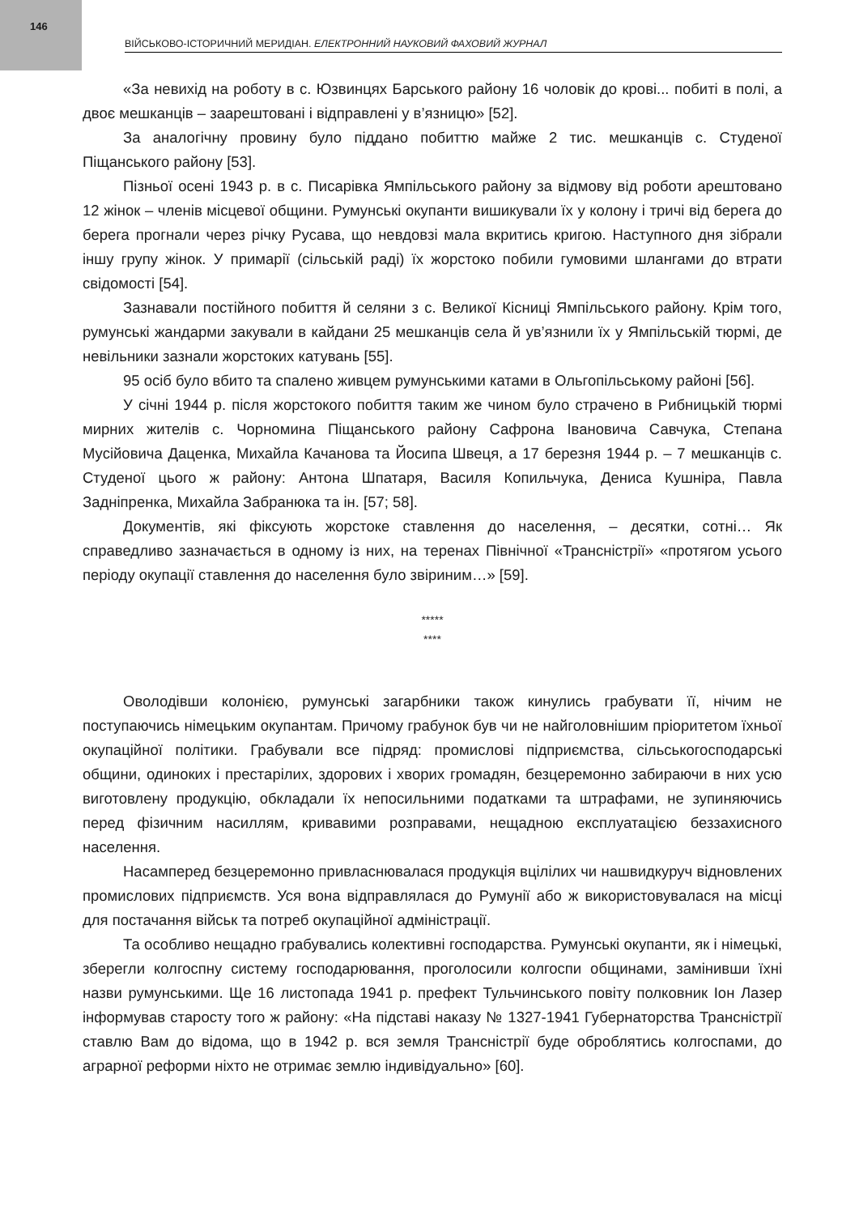146
ВІЙСЬКОВО-ІСТОРИЧНИЙ МЕРИДІАН. ЕЛЕКТРОННИЙ НАУКОВИЙ ФАХОВИЙ ЖУРНАЛ
«За невихід на роботу в с. Юзвинцях Барського району 16 чоловік до крові... побиті в полі, а двоє мешканців – заарештовані і відправлені у в’язницю» [52].
За аналогічну провину було піддано побиттю майже 2 тис. мешканців с. Студеної Піщанського району [53].
Пізньої осені 1943 р. в с. Писарівка Ямпільського району за відмову від роботи арештовано 12 жінок – членів місцевої общини. Румунські окупанти вишикували їх у колону і тричі від берега до берега прогнали через річку Русава, що невдовзі мала вкритись кригою. Наступного дня зібрали іншу групу жінок. У примарії (сільській раді) їх жорстоко побили гумовими шлангами до втрати свідомості [54].
Зазнавали постійного побиття й селяни з с. Великої Кісниці Ямпільського району. Крім того, румунські жандарми закували в кайдани 25 мешканців села й ув’язнили їх у Ямпільській тюрмі, де невільники зазнали жорстоких катувань [55].
95 осіб було вбито та спалено живцем румунськими катами в Ольгопільському районі [56].
У січні 1944 р. після жорстокого побиття таким же чином було страчено в Рибницькій тюрмі мирних жителів с. Чорномина Піщанського району Сафрона Івановича Савчука, Степана Мусійовича Даценка, Михайла Качанова та Йосипа Швеця, а 17 березня 1944 р. – 7 мешканців с. Студеної цього ж району: Антона Шпатаря, Василя Копильчука, Дениса Кушніра, Павла Задніпренка, Михайла Забранюка та ін. [57; 58].
Документів, які фіксують жорстоке ставлення до населення, – десятки, сотні… Як справедливо зазначається в одному із них, на теренах Північної «Трансністрії» «протягом усього періоду окупації ставлення до населення було звіриним…» [59].
*****
****
Оволодівши колонією, румунські загарбники також кинулись грабувати її, нічим не поступаючись німецьким окупантам. Причому грабунок був чи не найголовнішим пріоритетом їхньої окупаційної політики. Грабували все підряд: промислові підприємства, сільськогосподарські общини, одиноких і престарілих, здорових і хворих громадян, безцеремонно забираючи в них усю виготовлену продукцію, обкладали їх непосильними податками та штрафами, не зупиняючись перед фізичним насиллям, кривавими розправами, нещадною експлуатацією беззахисного населення.
Насамперед безцеремонно привласнювалася продукція вцілілих чи нашвидкуруч відновлених промислових підприємств. Уся вона відправлялася до Румунії або ж використовувалася на місці для постачання військ та потреб окупаційної адміністрації.
Та особливо нещадно грабувались колективні господарства. Румунські окупанти, як і німецькі, зберегли колгоспну систему господарювання, проголосили колгоспи общинами, замінивши їхні назви румунськими. Ще 16 листопада 1941 р. префект Тульчинського повіту полковник Іон Лазер інформував старосту того ж району: «На підставі наказу № 1327-1941 Губернаторства Трансністрії ставлю Вам до відома, що в 1942 р. вся земля Трансністрії буде оброблятись колгоспами, до аграрної реформи ніхто не отримає землю індивідуально» [60].